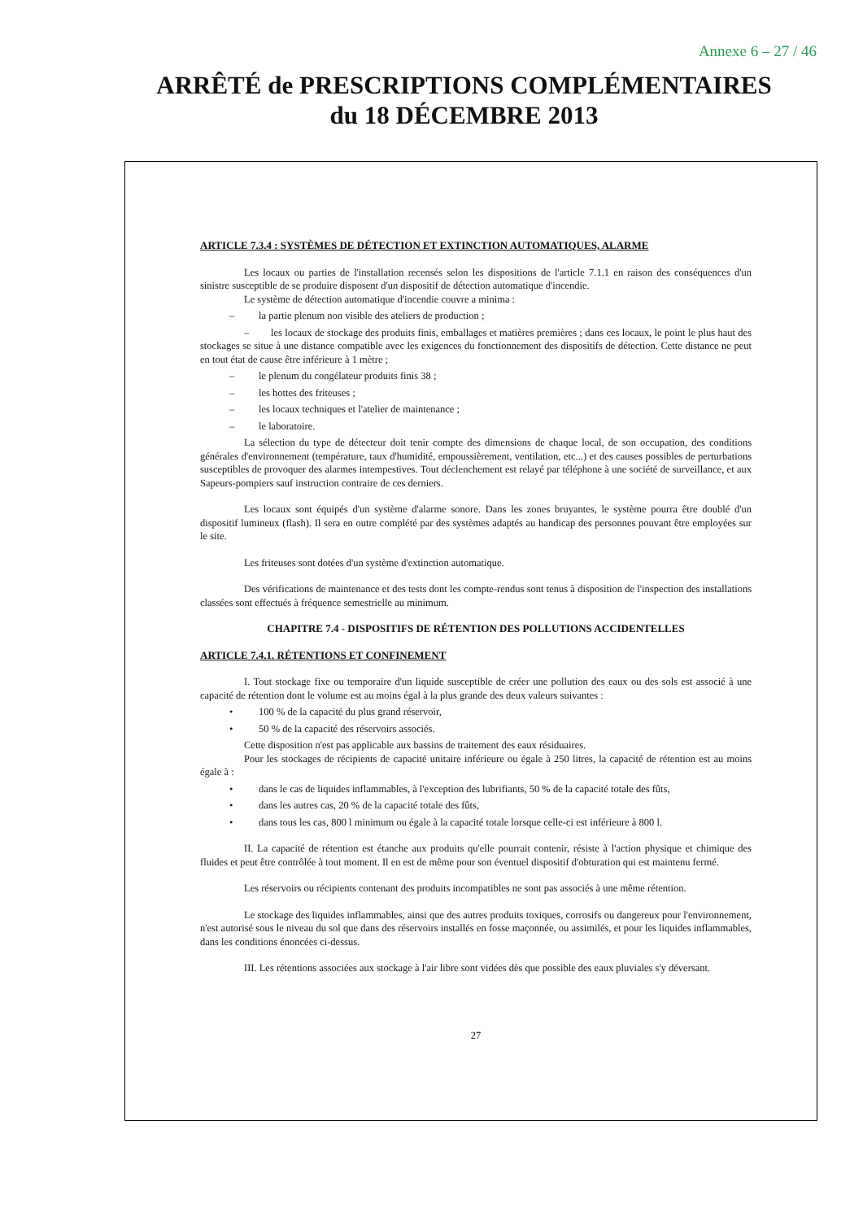Annexe 6 – 27 / 46
ARRÊTÉ de PRESCRIPTIONS COMPLÉMENTAIRES
du 18 DÉCEMBRE 2013
ARTICLE 7.3.4 : SYSTÈMES DE DÉTECTION ET EXTINCTION AUTOMATIQUES, ALARME
Les locaux ou parties de l'installation recensés selon les dispositions de l'article 7.1.1 en raison des conséquences d'un sinistre susceptible de se produire disposent d'un dispositif de détection automatique d'incendie.
Le système de détection automatique d'incendie couvre a minima :
– la partie plenum non visible des ateliers de production ;
– les locaux de stockage des produits finis, emballages et matières premières ; dans ces locaux, le point le plus haut des stockages se situe à une distance compatible avec les exigences du fonctionnement des dispositifs de détection. Cette distance ne peut en tout état de cause être inférieure à 1 mètre ;
– le plenum du congélateur produits finis 38 ;
– les hottes des friteuses ;
– les locaux techniques et l'atelier de maintenance ;
– le laboratoire.
La sélection du type de détecteur doit tenir compte des dimensions de chaque local, de son occupation, des conditions générales d'environnement (température, taux d'humidité, empoussièrement, ventilation, etc...) et des causes possibles de perturbations susceptibles de provoquer des alarmes intempestives. Tout déclenchement est relayé par téléphone à une société de surveillance, et aux Sapeurs-pompiers sauf instruction contraire de ces derniers.
Les locaux sont équipés d'un système d'alarme sonore. Dans les zones bruyantes, le système pourra être doublé d'un dispositif lumineux (flash). Il sera en outre complété par des systèmes adaptés au handicap des personnes pouvant être employées sur le site.
Les friteuses sont dotées d'un système d'extinction automatique.
Des vérifications de maintenance et des tests dont les compte-rendus sont tenus à disposition de l'inspection des installations classées sont effectués à fréquence semestrielle au minimum.
CHAPITRE 7.4 - DISPOSITIFS DE RÉTENTION DES POLLUTIONS ACCIDENTELLES
ARTICLE 7.4.1. RÉTENTIONS ET CONFINEMENT
I. Tout stockage fixe ou temporaire d'un liquide susceptible de créer une pollution des eaux ou des sols est associé à une capacité de rétention dont le volume est au moins égal à la plus grande des deux valeurs suivantes :
• 100 % de la capacité du plus grand réservoir,
• 50 % de la capacité des réservoirs associés.
Cette disposition n'est pas applicable aux bassins de traitement des eaux résiduaires.
Pour les stockages de récipients de capacité unitaire inférieure ou égale à 250 litres, la capacité de rétention est au moins égale à :
• dans le cas de liquides inflammables, à l'exception des lubrifiants, 50 % de la capacité totale des fûts,
• dans les autres cas, 20 % de la capacité totale des fûts,
• dans tous les cas, 800 l minimum ou égale à la capacité totale lorsque celle-ci est inférieure à 800 l.
II. La capacité de rétention est étanche aux produits qu'elle pourrait contenir, résiste à l'action physique et chimique des fluides et peut être contrôlée à tout moment. Il en est de même pour son éventuel dispositif d'obturation qui est maintenu fermé.
Les réservoirs ou récipients contenant des produits incompatibles ne sont pas associés à une même rétention.
Le stockage des liquides inflammables, ainsi que des autres produits toxiques, corrosifs ou dangereux pour l'environnement, n'est autorisé sous le niveau du sol que dans des réservoirs installés en fosse maçonnée, ou assimilés, et pour les liquides inflammables, dans les conditions énoncées ci-dessus.
III. Les rétentions associées aux stockage à l'air libre sont vidées dès que possible des eaux pluviales s'y déversant.
27